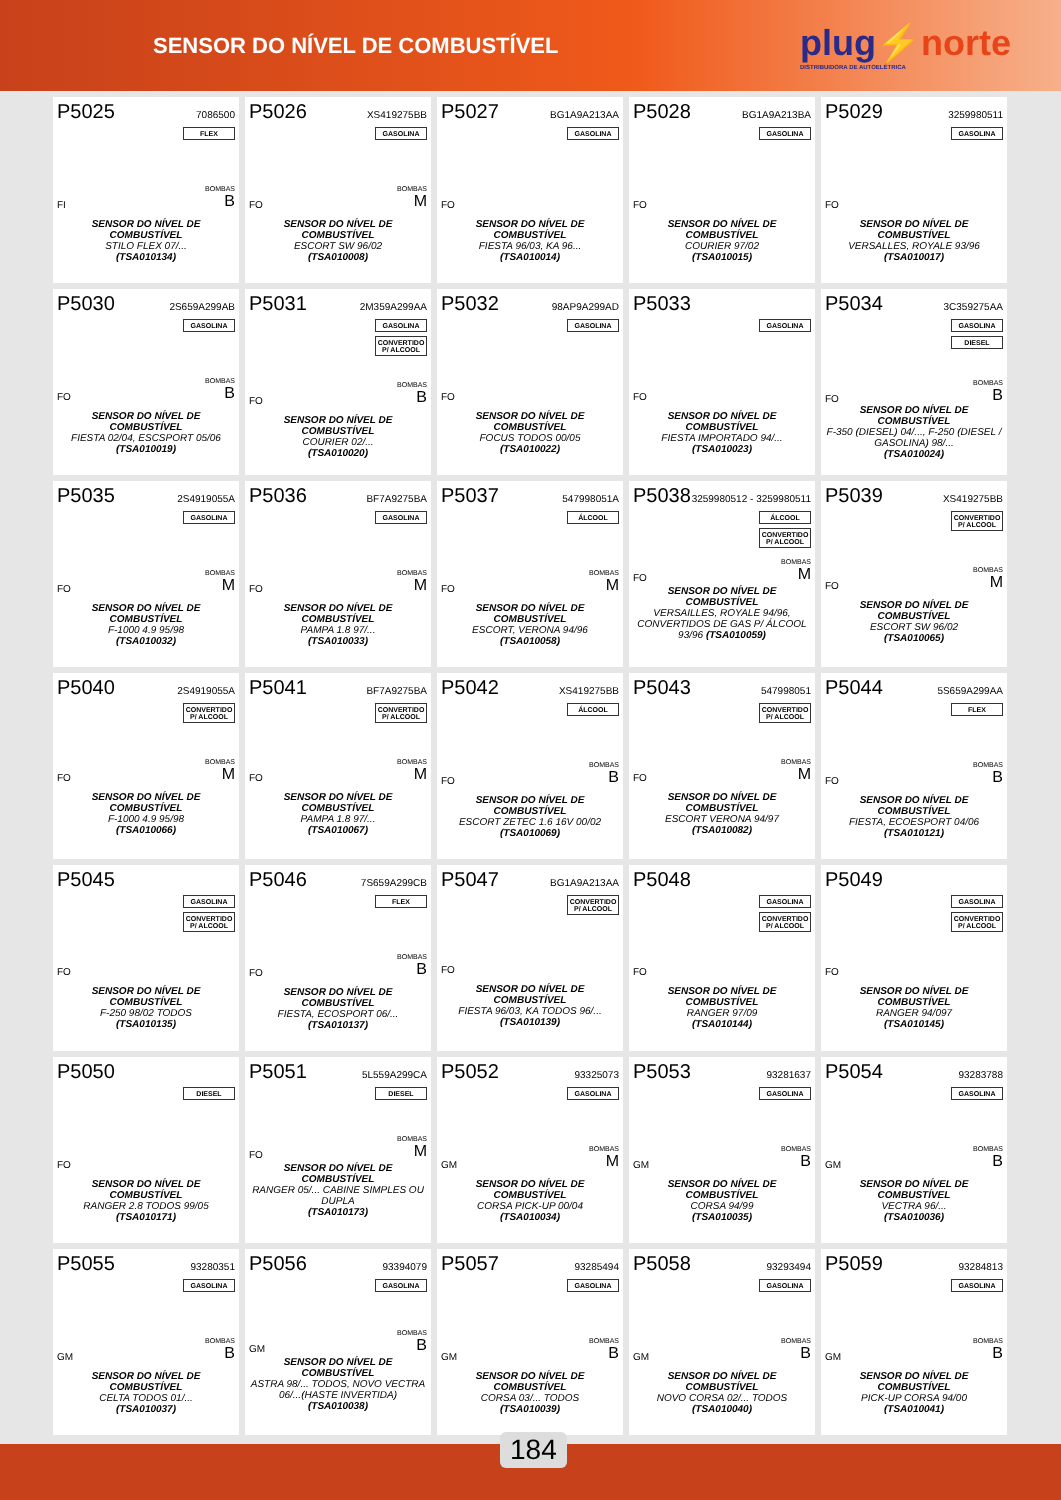SENSOR DO NÍVEL DE COMBUSTÍVEL
plug⚡norte
DISTRIBUIDORA DE AUTOELÉTRICA
P5025 7086500
FLEX
FI BOMBAS
B
SENSOR DO NÍVEL DE COMBUSTÍVEL
STILO FLEX 07/...
(TSA010134)
P5026 XS419275BB
GASOLINA
FO BOMBAS
M
SENSOR DO NÍVEL DE COMBUSTÍVEL
ESCORT SW 96/02
(TSA010008)
P5027 BG1A9A213AA
GASOLINA
FO
SENSOR DO NÍVEL DE COMBUSTÍVEL
FIESTA 96/03, KA 96...
(TSA010014)
P5028 BG1A9A213BA
GASOLINA
FO
SENSOR DO NÍVEL DE COMBUSTÍVEL
COURIER 97/02
(TSA010015)
P5029 3259980511
GASOLINA
FO
SENSOR DO NÍVEL DE COMBUSTÍVEL
VERSALLES, ROYALE 93/96
(TSA010017)
P5030 2S659A299AB
GASOLINA
FO BOMBAS
B
SENSOR DO NÍVEL DE COMBUSTÍVEL
FIESTA 02/04, ESCSPORT 05/06
(TSA010019)
P5031 2M359A299AA
GASOLINA
CONVERTIDO P/ ALCOOL
FO BOMBAS
B
SENSOR DO NÍVEL DE COMBUSTÍVEL
COURIER 02/...
(TSA010020)
P5032 98AP9A299AD
GASOLINA
FO
SENSOR DO NÍVEL DE COMBUSTÍVEL
FOCUS TODOS 00/05
(TSA010022)
P5033
GASOLINA
FO
SENSOR DO NÍVEL DE COMBUSTÍVEL
FIESTA IMPORTADO 94/...
(TSA010023)
P5034 3C359275AA
GASOLINA
DIESEL
FO BOMBAS
B
SENSOR DO NÍVEL DE COMBUSTÍVEL
F-350 (DIESEL) 04/..., F-250 (DIESEL / GASOLINA) 98/...
(TSA010024)
P5035 2S4919055A
GASOLINA
FO BOMBAS
M
SENSOR DO NÍVEL DE COMBUSTÍVEL
F-1000 4.9 95/98
(TSA010032)
P5036 BF7A9275BA
GASOLINA
FO BOMBAS
M
SENSOR DO NÍVEL DE COMBUSTÍVEL
PAMPA 1.8 97/...
(TSA010033)
P5037 547998051A
ÁLCOOL
FO BOMBAS
M
SENSOR DO NÍVEL DE COMBUSTÍVEL
ESCORT, VERONA 94/96
(TSA010058)
P5038 3259980512 - 3259980511
ÁLCOOL
CONVERTIDO P/ ALCOOL
FO BOMBAS
M
SENSOR DO NÍVEL DE COMBUSTÍVEL
VERSAILLES, ROYALE 94/96, CONVERTIDOS DE GAS P/ ÁLCOOL 93/96 (TSA010059)
P5039 XS419275BB
CONVERTIDO P/ ALCOOL
FO BOMBAS
M
SENSOR DO NÍVEL DE COMBUSTÍVEL
ESCORT SW 96/02
(TSA010065)
P5040 2S4919055A
CONVERTIDO P/ ALCOOL
FO BOMBAS
M
SENSOR DO NÍVEL DE COMBUSTÍVEL
F-1000 4.9 95/98
(TSA010066)
P5041 BF7A9275BA
CONVERTIDO P/ ALCOOL
FO BOMBAS
M
SENSOR DO NÍVEL DE COMBUSTÍVEL
PAMPA 1.8 97/...
(TSA010067)
P5042 XS419275BB
ÁLCOOL
FO BOMBAS
B
SENSOR DO NÍVEL DE COMBUSTÍVEL
ESCORT ZETEC 1.6 16V 00/02
(TSA010069)
P5043 547998051
CONVERTIDO P/ ALCOOL
FO BOMBAS
M
SENSOR DO NÍVEL DE COMBUSTÍVEL
ESCORT VERONA 94/97
(TSA010082)
P5044 5S659A299AA
FLEX
FO BOMBAS
B
SENSOR DO NÍVEL DE COMBUSTÍVEL
FIESTA, ECOESPORT 04/06
(TSA010121)
P5045
GASOLINA
CONVERTIDO P/ ALCOOL
FO
SENSOR DO NÍVEL DE COMBUSTÍVEL
F-250 98/02 TODOS
(TSA010135)
P5046 7S659A299CB
FLEX
FO BOMBAS
B
SENSOR DO NÍVEL DE COMBUSTÍVEL
FIESTA, ECOSPORT 06/...
(TSA010137)
P5047 BG1A9A213AA
CONVERTIDO P/ ALCOOL
FO
SENSOR DO NÍVEL DE COMBUSTÍVEL
FIESTA 96/03, KA TODOS 96/...
(TSA010139)
P5048
GASOLINA
CONVERTIDO P/ ALCOOL
FO
SENSOR DO NÍVEL DE COMBUSTÍVEL
RANGER 97/09
(TSA010144)
P5049
GASOLINA
CONVERTIDO P/ ALCOOL
FO
SENSOR DO NÍVEL DE COMBUSTÍVEL
RANGER 94/097
(TSA010145)
P5050
DIESEL
FO
SENSOR DO NÍVEL DE COMBUSTÍVEL
RANGER 2.8 TODOS 99/05
(TSA010171)
P5051 5L559A299CA
DIESEL
FO BOMBAS
M
SENSOR DO NÍVEL DE COMBUSTÍVEL
RANGER 05/... CABINE SIMPLES OU DUPLA
(TSA010173)
P5052 93325073
GASOLINA
GM BOMBAS
M
SENSOR DO NÍVEL DE COMBUSTÍVEL
CORSA PICK-UP 00/04
(TSA010034)
P5053 93281637
GASOLINA
GM BOMBAS
B
SENSOR DO NÍVEL DE COMBUSTÍVEL
CORSA 94/99
(TSA010035)
P5054 93283788
GASOLINA
GM BOMBAS
B
SENSOR DO NÍVEL DE COMBUSTÍVEL
VECTRA 96/...
(TSA010036)
P5055 93280351
GASOLINA
GM BOMBAS
B
SENSOR DO NÍVEL DE COMBUSTÍVEL
CELTA TODOS 01/...
(TSA010037)
P5056 93394079
GASOLINA
GM BOMBAS
B
SENSOR DO NÍVEL DE COMBUSTÍVEL
ASTRA 98/... TODOS, NOVO VECTRA 06/...(HASTE INVERTIDA)
(TSA010038)
P5057 93285494
GASOLINA
GM BOMBAS
B
SENSOR DO NÍVEL DE COMBUSTÍVEL
CORSA 03/... TODOS
(TSA010039)
P5058 93293494
GASOLINA
GM BOMBAS
B
SENSOR DO NÍVEL DE COMBUSTÍVEL
NOVO CORSA 02/... TODOS
(TSA010040)
P5059 93284813
GASOLINA
GM BOMBAS
B
SENSOR DO NÍVEL DE COMBUSTÍVEL
PICK-UP CORSA 94/00
(TSA010041)
184